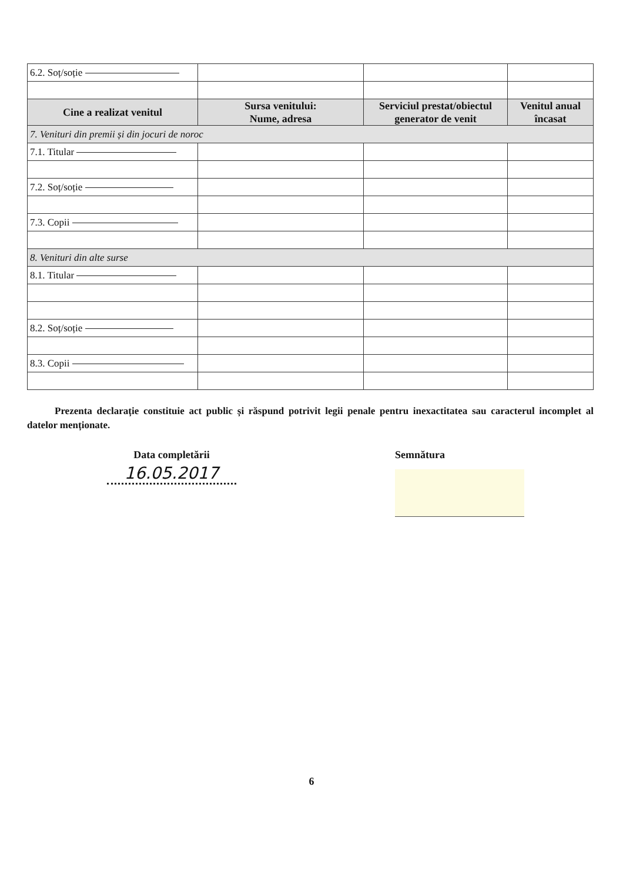| 6.2. Soț/soție | | | |
| Cine a realizat venitul | Sursa venitului: Nume, adresa | Serviciul prestat/obiectul generator de venit | Venitul anual încasat |
| 7. Venituri din premii și din jocuri de noroc | | | |
| 7.1. Titular | | | |
| 7.2. Soț/soție | | | |
| 7.3. Copii | | | |
| 8. Venituri din alte surse | | | |
| 8.1. Titular | | | |
| 8.2. Soț/soție | | | |
| 8.3. Copii | | | |
Prezenta declarație constituie act public și răspund potrivit legii penale pentru inexactitatea sau caracterul incomplet al datelor menționate.
Data completării
16.05.2017
Semnătura
6